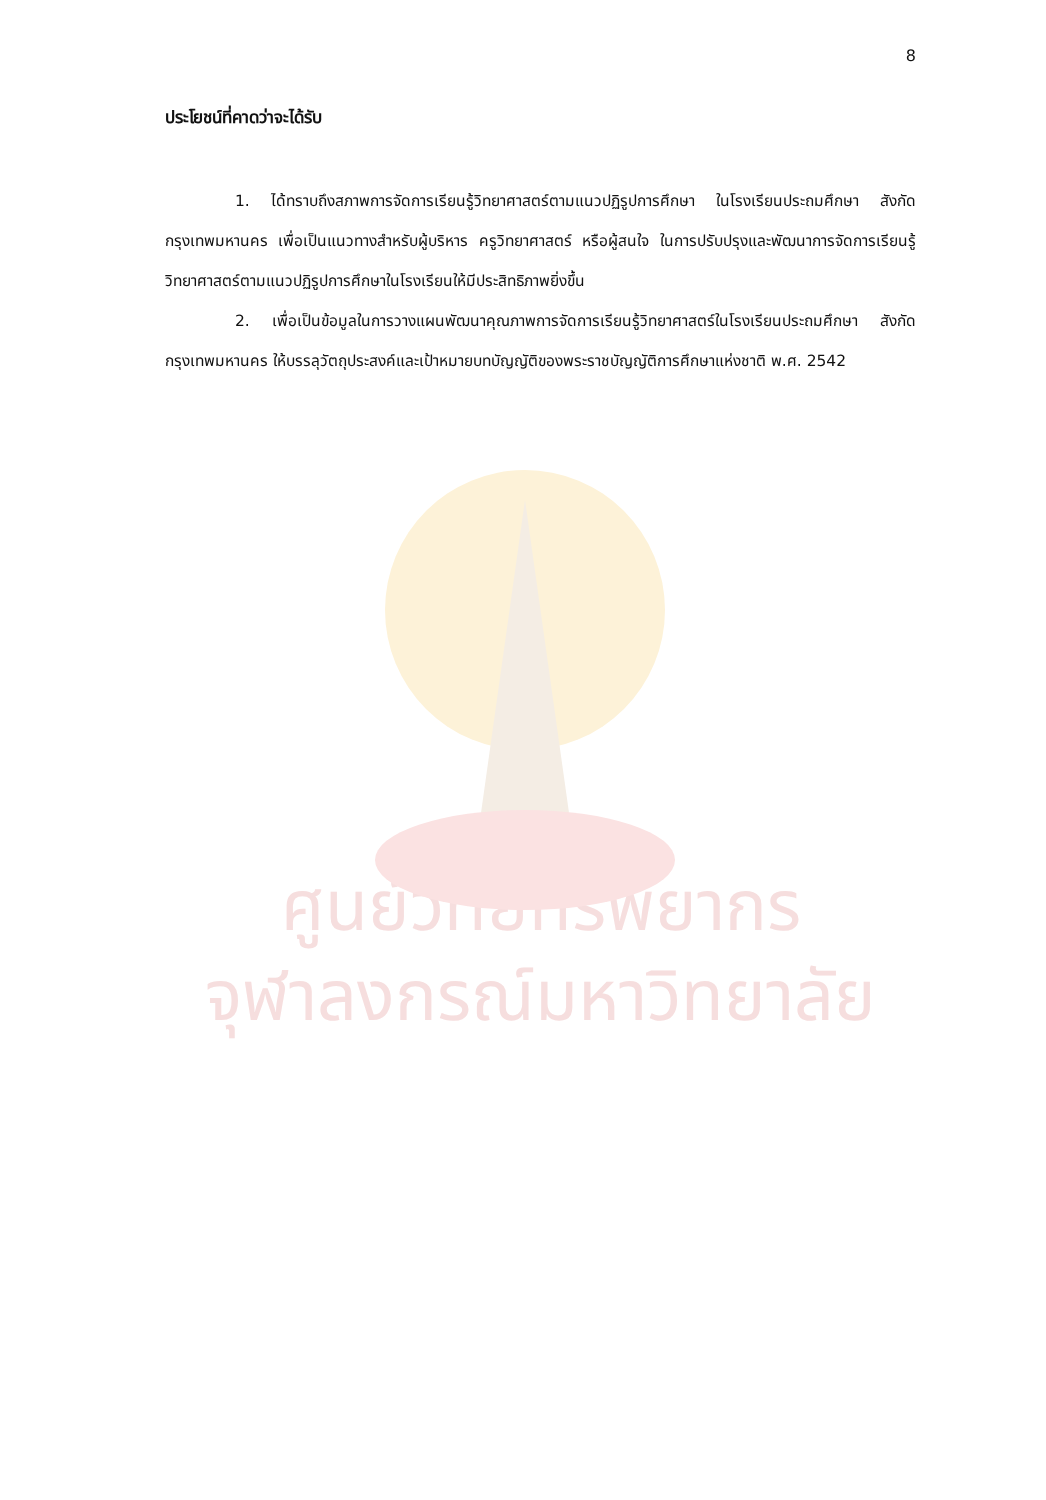8
ประโยชน์ที่คาดว่าจะได้รับ
1. ได้ทราบถึงสภาพการจัดการเรียนรู้วิทยาศาสตร์ตามแนวปฏิรูปการศึกษา ในโรงเรียนประถมศึกษา สังกัดกรุงเทพมหานคร เพื่อเป็นแนวทางสำหรับผู้บริหาร ครูวิทยาศาสตร์ หรือผู้สนใจ ในการปรับปรุงและพัฒนาการจัดการเรียนรู้วิทยาศาสตร์ตามแนวปฏิรูปการศึกษาในโรงเรียนให้มีประสิทธิภาพยิ่งขึ้น
2. เพื่อเป็นข้อมูลในการวางแผนพัฒนาคุณภาพการจัดการเรียนรู้วิทยาศาสตร์ในโรงเรียนประถมศึกษา สังกัดกรุงเทพมหานคร ให้บรรลุวัตถุประสงค์และเป้าหมายบทบัญญัติของพระราชบัญญัติการศึกษาแห่งชาติ พ.ศ. 2542
ศูนย์วิทยทรัพยากร
จุฬาลงกรณ์มหาวิทยาลัย